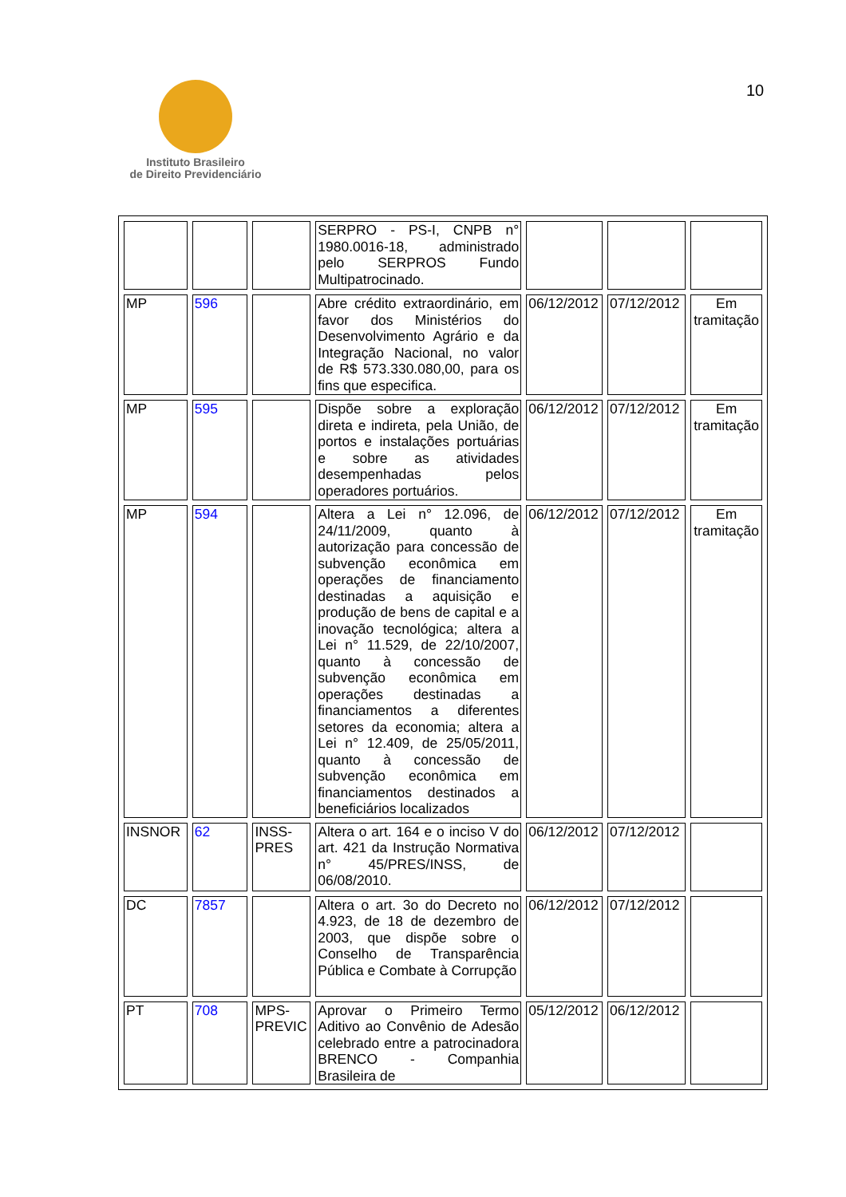Instituto Brasileiro
de Direito Previdenciário
10
| | | | SERPRO - PS-I, CNPB n° 1980.0016-18, administrado pelo SERPROS Fundo Multipatrocinado. | | | |
| MP | 596 | | Abre crédito extraordinário, em favor dos Ministérios do Desenvolvimento Agrário e da Integração Nacional, no valor de R$ 573.330.080,00, para os fins que especifica. | 06/12/2012 | 07/12/2012 | Em tramitação |
| MP | 595 | | Dispõe sobre a exploração direta e indireta, pela União, de portos e instalações portuárias e sobre as atividades desempenhadas pelos operadores portuários. | 06/12/2012 | 07/12/2012 | Em tramitação |
| MP | 594 | | Altera a Lei n° 12.096, de 24/11/2009, quanto à autorização para concessão de subvenção econômica em operações de financiamento destinadas a aquisição e produção de bens de capital e a inovação tecnológica; altera a Lei n° 11.529, de 22/10/2007, quanto à concessão de subvenção econômica em operações destinadas a financiamentos a diferentes setores da economia; altera a Lei n° 12.409, de 25/05/2011, quanto à concessão de subvenção econômica em financiamentos destinados a beneficiários localizados | 06/12/2012 | 07/12/2012 | Em tramitação |
| INSNOR | 62 | INSS-PRES | Altera o art. 164 e o inciso V do art. 421 da Instrução Normativa n° 45/PRES/INSS, de 06/08/2010. | 06/12/2012 | 07/12/2012 | |
| DC | 7857 | | Altera o art. 3o do Decreto no 4.923, de 18 de dezembro de 2003, que dispõe sobre o Conselho de Transparência Pública e Combate à Corrupção | 06/12/2012 | 07/12/2012 | |
| PT | 708 | MPS-PREVIC | Aprovar o Primeiro Termo Aditivo ao Convênio de Adesão celebrado entre a patrocinadora BRENCO - Companhia Brasileira de | 05/12/2012 | 06/12/2012 | |